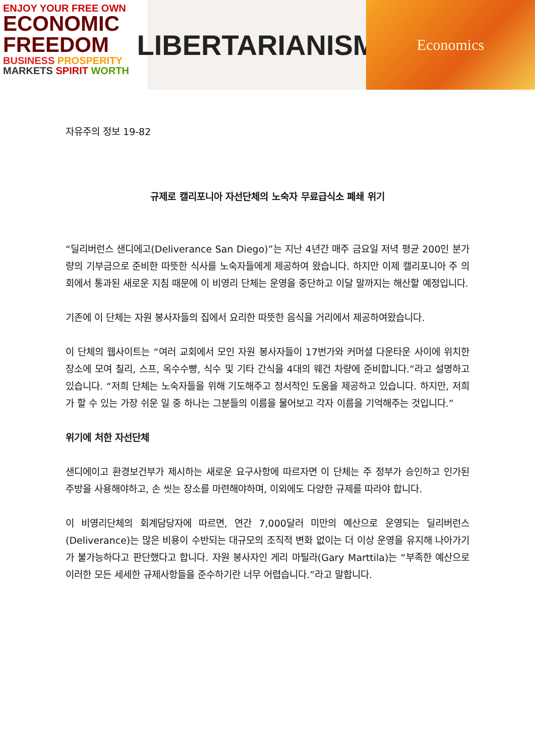ENJOY YOUR FREE OWN
ECONOMIC
FREEDOM
BUSINESS PROSPERITY
MARKETS SPIRIT WORTH
LIBERTARIANISM
Economics
자유주의 정보 19-82
규제로 캘리포니아 자선단체의 노숙자 무료급식소 폐쇄 위기
“딜리버런스 샌디에고(Deliverance San Diego)”는 지난 4년간 매주 금요일 저녁 평균 200인 분가량의 기부금으로 준비한 따뜻한 식사를 노숙자들에게 제공하여 왔습니다. 하지만 이제 캘리포니아 주 의회에서 통과된 새로운 지침 때문에 이 비영리 단체는 운영을 중단하고 이달 말까지는 해산할 예정입니다.
기존에 이 단체는 자원 봉사자들의 집에서 요리한 따뜻한 음식을 거리에서 제공하여왔습니다.
이 단체의 웹사이트는 “여러 교회에서 모인 자원 봉사자들이 17번가와 커머셜 다운타운 사이에 위치한 장소에 모여 칠리, 스프, 옥수수빵, 식수 및 기타 간식을 4대의 웨건 차량에 준비합니다.”라고 설명하고 있습니다. “저희 단체는 노숙자들을 위해 기도해주고 정서적인 도움을 제공하고 있습니다. 하지만, 저희가 할 수 있는 가장 쉬운 일 중 하나는 그분들의 이름을 물어보고 각자 이름을 기억해주는 것입니다.”
위기에 처한 자선단체
샌디에이고 환경보건부가 제시하는 새로운 요구사항에 따르자면 이 단체는 주 정부가 승인하고 인가된 주방을 사용해야하고, 손 씻는 장소를 마련해야하며, 이외에도 다양한 규제를 따라야 합니다.
이 비영리단체의 회계담당자에 따르면, 연간 7,000달러 미만의 예산으로 운영되는 딜리버런스(Deliverance)는 많은 비용이 수반되는 대규모의 조직적 변화 없이는 더 이상 운영을 유지해 나아가기가 불가능하다고 판단했다고 합니다. 자원 봉사자인 게리 마틸라(Gary Marttila)는 “부족한 예산으로 이러한 모든 세세한 규제사항들을 준수하기란 너무 어렵습니다.”라고 말합니다.